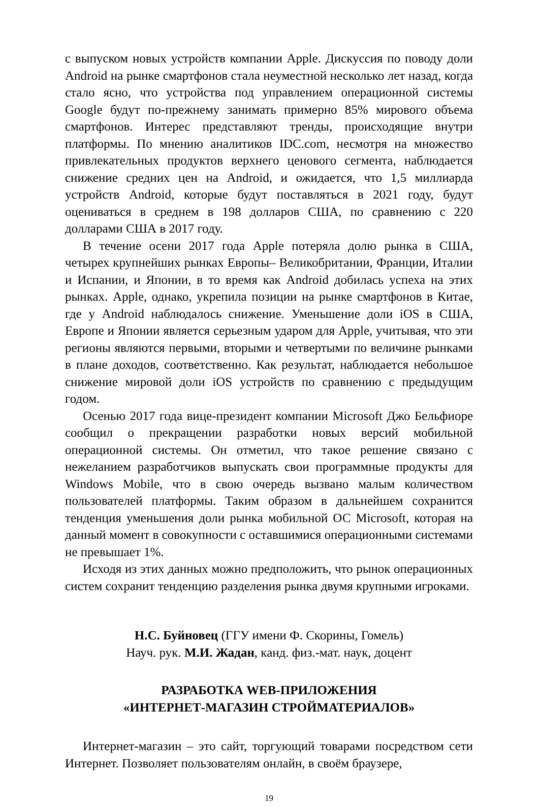с выпуском новых устройств компании Apple. Дискуссия по поводу доли Android на рынке смартфонов стала неуместной несколько лет назад, когда стало ясно, что устройства под управлением операционной системы Google будут по-прежнему занимать примерно 85% мирового объема смартфонов. Интерес представляют тренды, происходящие внутри платформы. По мнению аналитиков IDC.com, несмотря на множество привлекательных продуктов верхнего ценового сегмента, наблюдается снижение средних цен на Android, и ожидается, что 1,5 миллиарда устройств Android, которые будут поставляться в 2021 году, будут оцениваться в среднем в 198 долларов США, по сравнению с 220 долларами США в 2017 году.
В течение осени 2017 года Apple потеряла долю рынка в США, четырех крупнейших рынках Европы– Великобритании, Франции, Италии и Испании, и Японии, в то время как Android добилась успеха на этих рынках. Apple, однако, укрепила позиции на рынке смартфонов в Китае, где у Android наблюдалось снижение. Уменьшение доли iOS в США, Европе и Японии является серьезным ударом для Apple, учитывая, что эти регионы являются первыми, вторыми и четвертыми по величине рынками в плане доходов, соответственно. Как результат, наблюдается небольшое снижение мировой доли iOS устройств по сравнению с предыдущим годом.
Осенью 2017 года вице-президент компании Microsoft Джо Бельфиоре сообщил о прекращении разработки новых версий мобильной операционной системы. Он отметил, что такое решение связано с нежеланием разработчиков выпускать свои программные продукты для Windows Mobile, что в свою очередь вызвано малым количеством пользователей платформы. Таким образом в дальнейшем сохранится тенденция уменьшения доли рынка мобильной ОС Microsoft, которая на данный момент в совокупности с оставшимися операционными системами не превышает 1%.
Исходя из этих данных можно предположить, что рынок операционных систем сохранит тенденцию разделения рынка двумя крупными игроками.
Н.С. Буйновец (ГГУ имени Ф. Скорины, Гомель)
Науч. рук. М.И. Жадан, канд. физ.-мат. наук, доцент
РАЗРАБОТКА WEB-ПРИЛОЖЕНИЯ
«ИНТЕРНЕТ-МАГАЗИН СТРОЙМАТЕРИАЛОВ»
Интернет-магазин – это сайт, торгующий товарами посредством сети Интернет. Позволяет пользователям онлайн, в своём браузере,
19